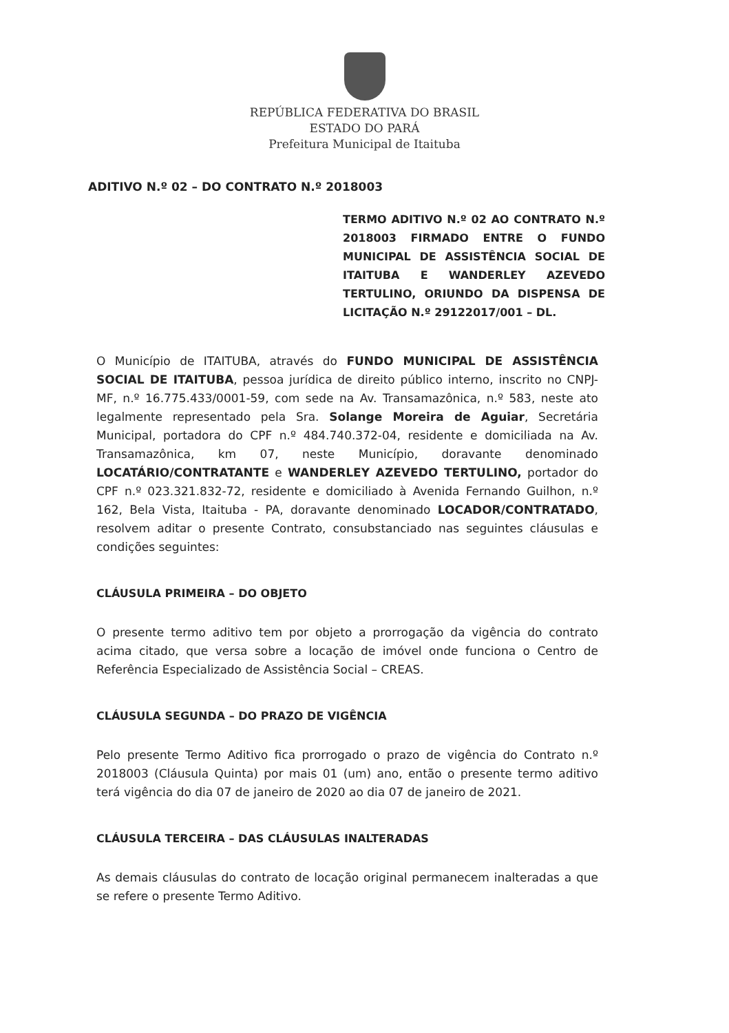REPÚBLICA FEDERATIVA DO BRASIL
ESTADO DO PARÁ
Prefeitura Municipal de Itaituba
ADITIVO N.º 02 – DO CONTRATO N.º 2018003
TERMO ADITIVO N.º 02 AO CONTRATO N.º 2018003 FIRMADO ENTRE O FUNDO MUNICIPAL DE ASSISTÊNCIA SOCIAL DE ITAITUBA E WANDERLEY AZEVEDO TERTULINO, ORIUNDO DA DISPENSA DE LICITAÇÃO N.º 29122017/001 – DL.
O Município de ITAITUBA, através do FUNDO MUNICIPAL DE ASSISTÊNCIA SOCIAL DE ITAITUBA, pessoa jurídica de direito público interno, inscrito no CNPJ-MF, n.º 16.775.433/0001-59, com sede na Av. Transamazônica, n.º 583, neste ato legalmente representado pela Sra. Solange Moreira de Aguiar, Secretária Municipal, portadora do CPF n.º 484.740.372-04, residente e domiciliada na Av. Transamazônica, km 07, neste Município, doravante denominado LOCATÁRIO/CONTRATANTE e WANDERLEY AZEVEDO TERTULINO, portador do CPF n.º 023.321.832-72, residente e domiciliado à Avenida Fernando Guilhon, n.º 162, Bela Vista, Itaituba - PA, doravante denominado LOCADOR/CONTRATADO, resolvem aditar o presente Contrato, consubstanciado nas seguintes cláusulas e condições seguintes:
CLÁUSULA PRIMEIRA – DO OBJETO
O presente termo aditivo tem por objeto a prorrogação da vigência do contrato acima citado, que versa sobre a locação de imóvel onde funciona o Centro de Referência Especializado de Assistência Social – CREAS.
CLÁUSULA SEGUNDA – DO PRAZO DE VIGÊNCIA
Pelo presente Termo Aditivo fica prorrogado o prazo de vigência do Contrato n.º 2018003 (Cláusula Quinta) por mais 01 (um) ano, então o presente termo aditivo terá vigência do dia 07 de janeiro de 2020 ao dia 07 de janeiro de 2021.
CLÁUSULA TERCEIRA – DAS CLÁUSULAS INALTERADAS
As demais cláusulas do contrato de locação original permanecem inalteradas a que se refere o presente Termo Aditivo.